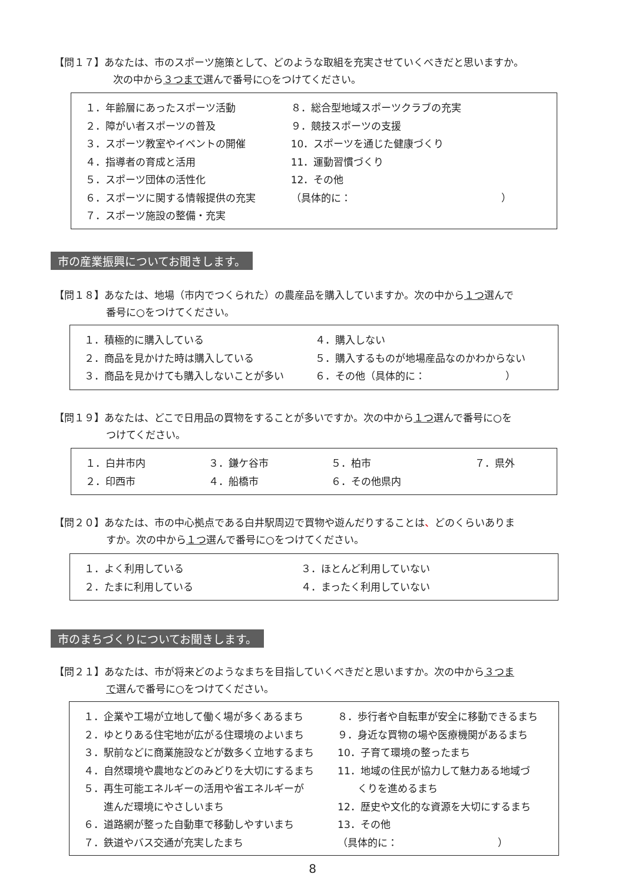【問１７】あなたは、市のスポーツ施策として、どのような取組を充実させていくべきだと思いますか。
次の中から３つまで選んで番号に○をつけてください。
| １．年齢層にあったスポーツ活動 | ８．総合型地域スポーツクラブの充実 |
| ２．障がい者スポーツの普及 | ９．競技スポーツの支援 |
| ３．スポーツ教室やイベントの開催 | 10．スポーツを通じた健康づくり |
| ４．指導者の育成と活用 | 11．運動習慣づくり |
| ５．スポーツ団体の活性化 | 12．その他 |
| ６．スポーツに関する情報提供の充実 | （具体的に： ） |
| ７．スポーツ施設の整備・充実 | |
市の産業振興についてお聞きします。
【問１８】あなたは、地場（市内でつくられた）の農産品を購入していますか。次の中から１つ選んで
番号に○をつけてください。
| １．積極的に購入している | ４．購入しない |
| ２．商品を見かけた時は購入している | ５．購入するものが地場産品なのかわからない |
| ３．商品を見かけても購入しないことが多い | ６．その他（具体的に： ） |
【問１９】あなたは、どこで日用品の買物をすることが多いですか。次の中から１つ選んで番号に○を
つけてください。
| １．白井市内 | ３．鎌ケ谷市 | ５．柏市 | ７．県外 |
| ２．印西市 | ４．船橋市 | ６．その他県内 | |
【問２０】あなたは、市の中心拠点である白井駅周辺で買物や遊んだりすることは、どのくらいありま
すか。次の中から１つ選んで番号に○をつけてください。
| １．よく利用している | ３．ほとんど利用していない |
| ２．たまに利用している | ４．まったく利用していない |
市のまちづくりについてお聞きします。
【問２１】あなたは、市が将来どのようなまちを目指していくべきだと思いますか。次の中から３つま
で選んで番号に○をつけてください。
| １．企業や工場が立地して働く場が多くあるまち | ８．歩行者や自転車が安全に移動できるまち |
| ２．ゆとりある住宅地が広がる住環境のよいまち | ９．身近な買物の場や医療機関があるまち |
| ３．駅前などに商業施設などが数多く立地するまち | 10．子育て環境の整ったまち |
| ４．自然環境や農地などのみどりを大切にするまち | 11．地域の住民が協力して魅力ある地域づ |
| ５．再生可能エネルギーの活用や省エネルギーが | くりを進めるまち |
| 進んだ環境にやさしいまち | 12．歴史や文化的な資源を大切にするまち |
| ６．道路網が整った自動車で移動しやすいまち | 13．その他 |
| ７．鉄道やバス交通が充実したまち | （具体的に： ） |
8